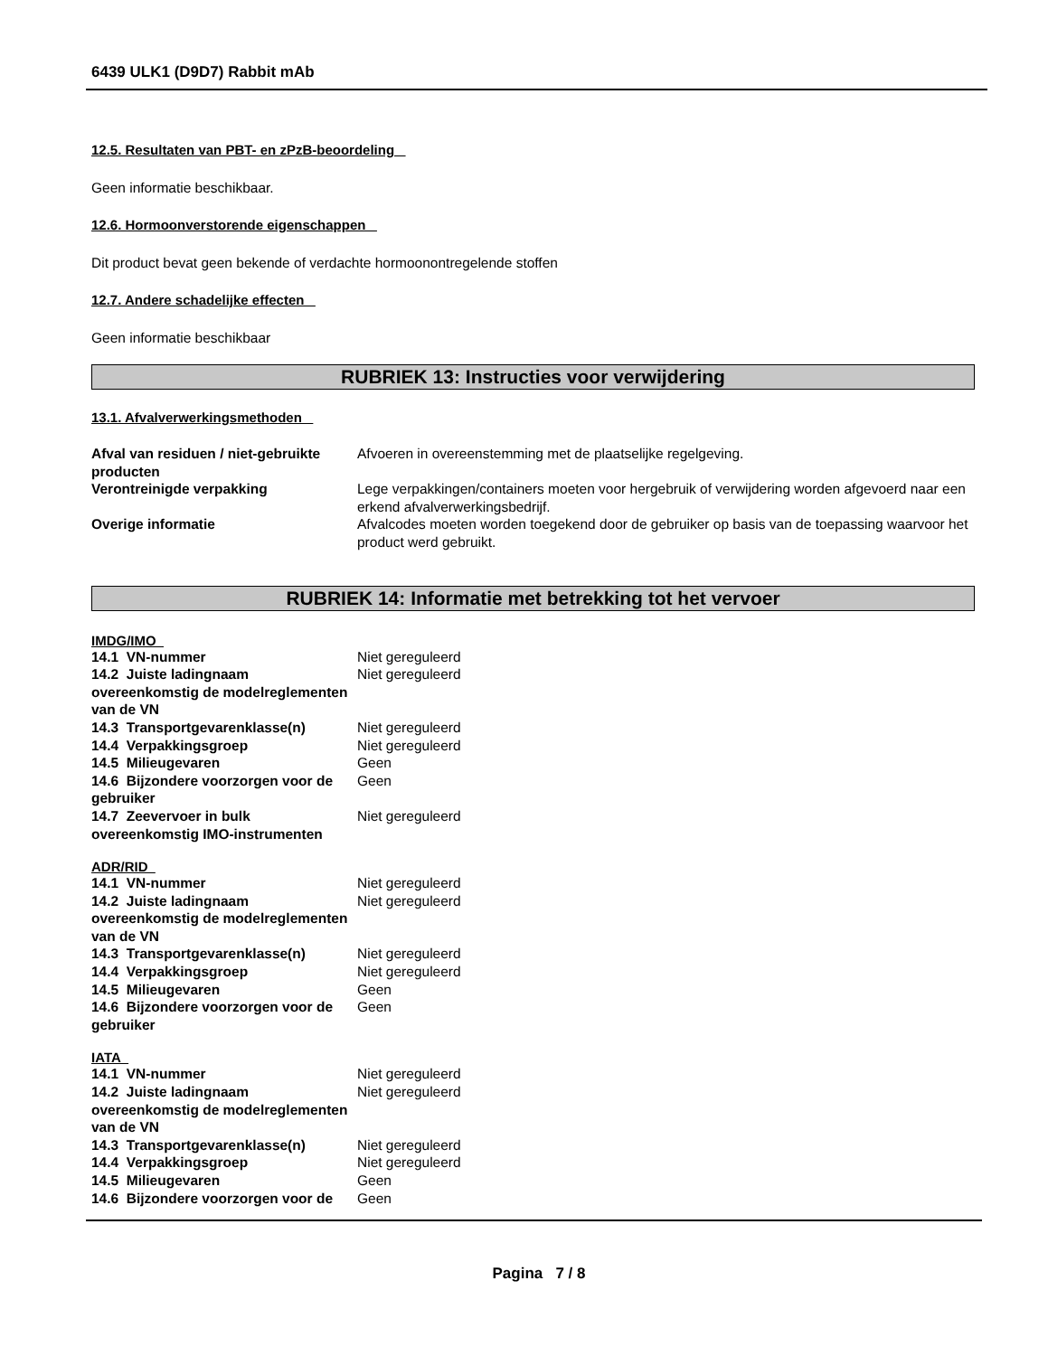6439 ULK1 (D9D7) Rabbit mAb
12.5. Resultaten van PBT- en zPzB-beoordeling
Geen informatie beschikbaar.
12.6. Hormoonverstorende eigenschappen
Dit product bevat geen bekende of verdachte hormoonontregelende stoffen
12.7. Andere schadelijke effecten
Geen informatie beschikbaar
RUBRIEK 13: Instructies voor verwijdering
13.1. Afvalverwerkingsmethoden
| Afval van residuen / niet-gebruikte producten | Afvoeren in overeenstemming met de plaatselijke regelgeving. |
| Verontreinigde verpakking | Lege verpakkingen/containers moeten voor hergebruik of verwijdering worden afgevoerd naar een erkend afvalverwerkingsbedrijf. |
| Overige informatie | Afvalcodes moeten worden toegekend door de gebruiker op basis van de toepassing waarvoor het product werd gebruikt. |
RUBRIEK 14: Informatie met betrekking tot het vervoer
IMDG/IMO
| 14.1 VN-nummer | Niet gereguleerd |
| 14.2 Juiste ladingnaam overeenkomstig de modelreglementen van de VN | Niet gereguleerd |
| 14.3 Transportgevarenklasse(n) | Niet gereguleerd |
| 14.4 Verpakkingsgroep | Niet gereguleerd |
| 14.5 Milieugevaren | Geen |
| 14.6 Bijzondere voorzorgen voor de gebruiker | Geen |
| 14.7 Zeevervoer in bulk overeenkomstig IMO-instrumenten | Niet gereguleerd |
ADR/RID
| 14.1 VN-nummer | Niet gereguleerd |
| 14.2 Juiste ladingnaam overeenkomstig de modelreglementen van de VN | Niet gereguleerd |
| 14.3 Transportgevarenklasse(n) | Niet gereguleerd |
| 14.4 Verpakkingsgroep | Niet gereguleerd |
| 14.5 Milieugevaren | Geen |
| 14.6 Bijzondere voorzorgen voor de gebruiker | Geen |
IATA
| 14.1 VN-nummer | Niet gereguleerd |
| 14.2 Juiste ladingnaam overeenkomstig de modelreglementen van de VN | Niet gereguleerd |
| 14.3 Transportgevarenklasse(n) | Niet gereguleerd |
| 14.4 Verpakkingsgroep | Niet gereguleerd |
| 14.5 Milieugevaren | Geen |
| 14.6 Bijzondere voorzorgen voor de | Geen |
Pagina 7 / 8